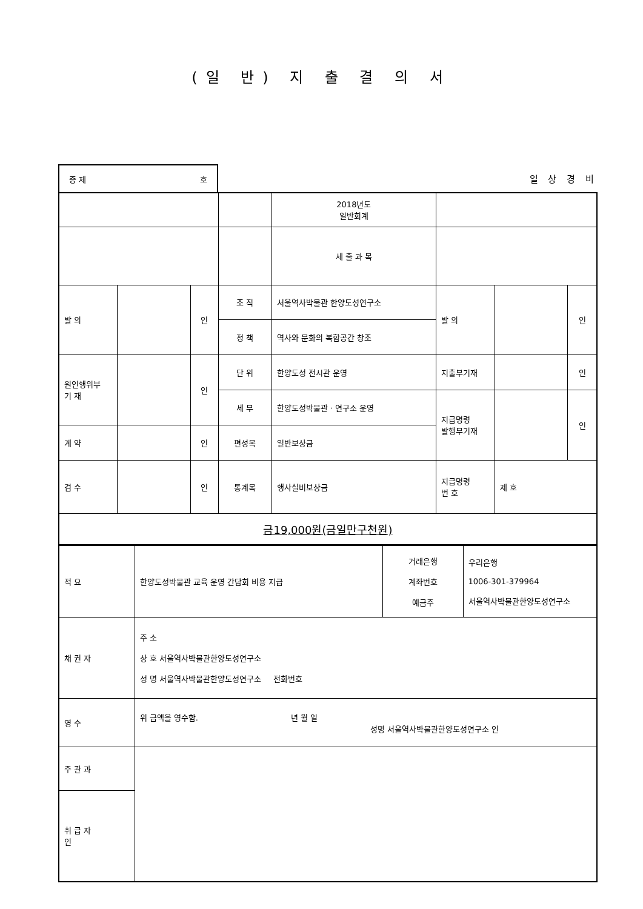(일 반) 지 출 결 의 서
증 제 호
일 상 경 비
| | | | | 2018년도 일반회계 | | | |
| | | | | 세 출 과 목 | | | |
| 발 의 | | 인 | 조 직 | 서울역사박물관 한양도성연구소 | 발 의 | | 인 |
| | | | 정 책 | 역사와 문화의 복합공간 창조 | | | |
| 원인행위부 기 재 | | 인 | 단 위 | 한양도성 전시관 운영 | 지출부기재 | | 인 |
| | | | 세 부 | 한양도성박물관 · 연구소 운영 | 지급명령 발행부기재 | | 인 |
| 계 약 | | 인 | 편성목 | 일반보상금 | | | |
| 검 수 | | 인 | 통계목 | 행사실비보상금 | 지급명령 번 호 | 제 호 | |
| 금19,000원(금일만구천원) | | | | | | | |
| 적 요 | 한양도성박물관 교육 운영 간담회 비용 지급 | 거래은행 계좌번호 예금주 | 우리은행 1006-301-379964 서울역사박물관한양도성연구소 |
| 채 권 자 | 주 소 상 호 서울역사박물관한양도성연구소 성 명 서울역사박물관한양도성연구소 전화번호 | | |
| 영 수 | 위 금액을 영수함. 년 월 일 성명 서울역사박물관한양도성연구소 인 | | |
| 주 관 과 | | | |
| 취 급 자 인 | | | |